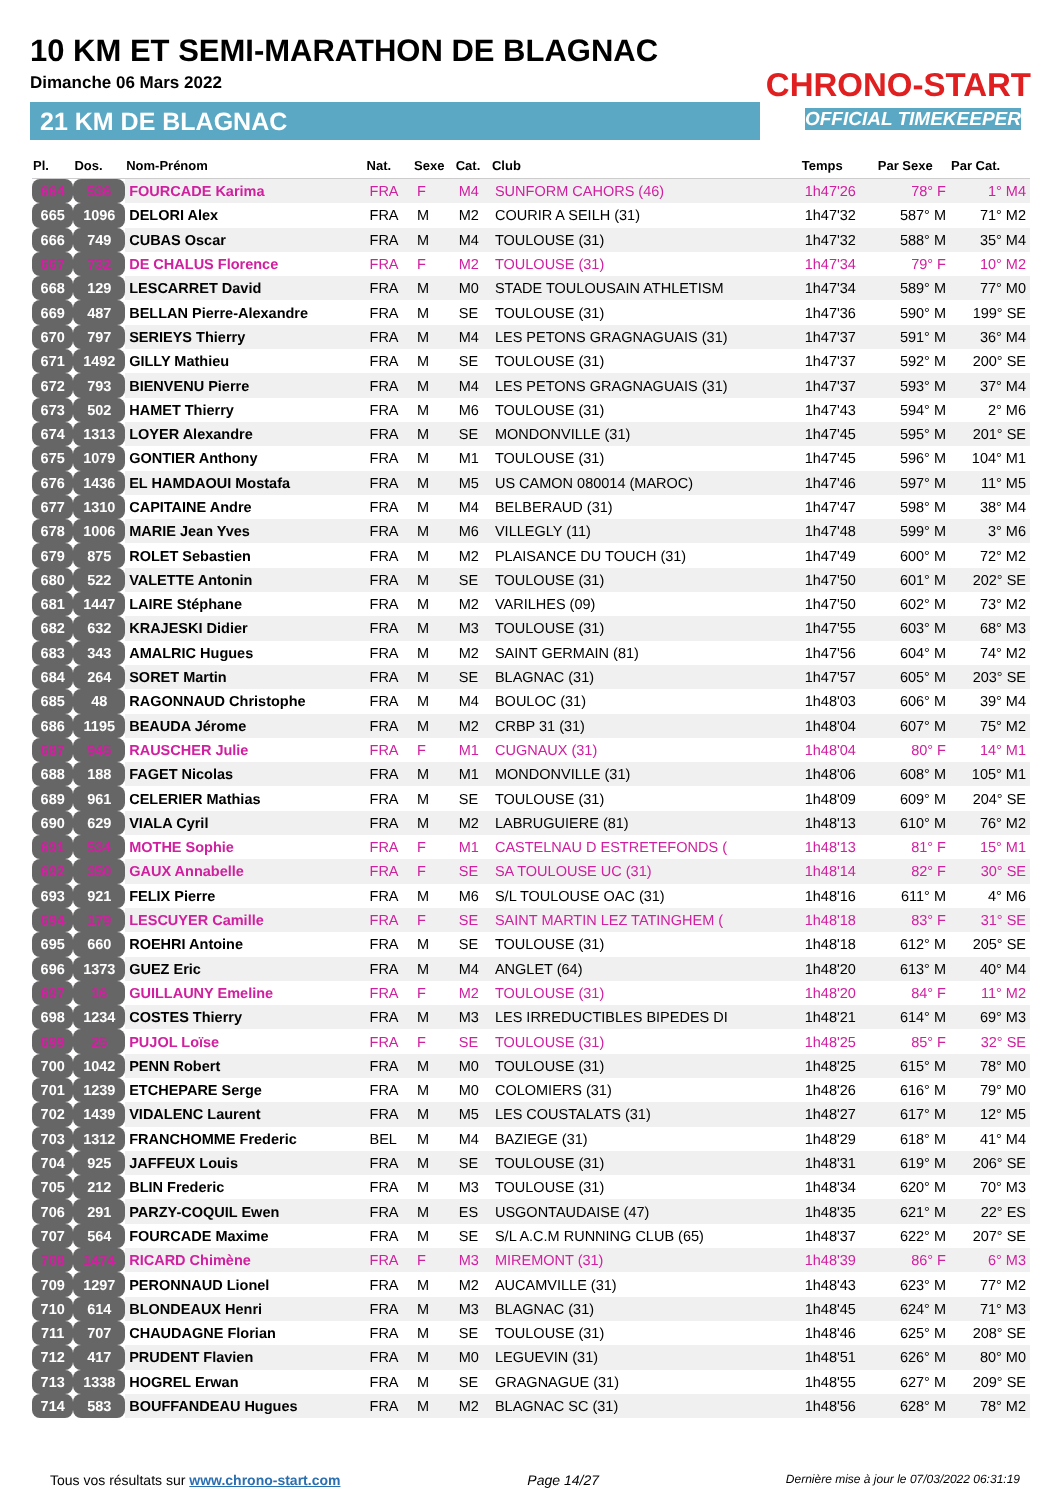10 KM ET SEMI-MARATHON DE BLAGNAC
Dimanche 06 Mars 2022
21 KM DE BLAGNAC
CHRONO-START
OFFICIAL TIMEKEEPER
| Pl. | Dos. | Nom-Prénom | Nat. | Sexe | Cat. | Club | Temps | Par Sexe | Par Cat. |
| --- | --- | --- | --- | --- | --- | --- | --- | --- | --- |
| 664 | 536 | FOURCADE Karima | FRA | F | M4 | SUNFORM CAHORS (46) | 1h47'26 | 78° F | 1° M4 |
| 665 | 1096 | DELORI Alex | FRA | M | M2 | COURIR A SEILH (31) | 1h47'32 | 587° M | 71° M2 |
| 666 | 749 | CUBAS Oscar | FRA | M | M4 | TOULOUSE (31) | 1h47'32 | 588° M | 35° M4 |
| 667 | 732 | DE CHALUS Florence | FRA | F | M2 | TOULOUSE (31) | 1h47'34 | 79° F | 10° M2 |
| 668 | 129 | LESCARRET David | FRA | M | M0 | STADE TOULOUSAIN ATHLETISM | 1h47'34 | 589° M | 77° M0 |
| 669 | 487 | BELLAN Pierre-Alexandre | FRA | M | SE | TOULOUSE (31) | 1h47'36 | 590° M | 199° SE |
| 670 | 797 | SERIEYS Thierry | FRA | M | M4 | LES PETONS GRAGNAGUAIS (31) | 1h47'37 | 591° M | 36° M4 |
| 671 | 1492 | GILLY Mathieu | FRA | M | SE | TOULOUSE (31) | 1h47'37 | 592° M | 200° SE |
| 672 | 793 | BIENVENU Pierre | FRA | M | M4 | LES PETONS GRAGNAGUAIS (31) | 1h47'37 | 593° M | 37° M4 |
| 673 | 502 | HAMET Thierry | FRA | M | M6 | TOULOUSE (31) | 1h47'43 | 594° M | 2° M6 |
| 674 | 1313 | LOYER Alexandre | FRA | M | SE | MONDONVILLE (31) | 1h47'45 | 595° M | 201° SE |
| 675 | 1079 | GONTIER Anthony | FRA | M | M1 | TOULOUSE (31) | 1h47'45 | 596° M | 104° M1 |
| 676 | 1436 | EL HAMDAOUI Mostafa | FRA | M | M5 | US CAMON 080014 (MAROC) | 1h47'46 | 597° M | 11° M5 |
| 677 | 1310 | CAPITAINE Andre | FRA | M | M4 | BELBERAUD (31) | 1h47'47 | 598° M | 38° M4 |
| 678 | 1006 | MARIE Jean Yves | FRA | M | M6 | VILLEGLY (11) | 1h47'48 | 599° M | 3° M6 |
| 679 | 875 | ROLET Sebastien | FRA | M | M2 | PLAISANCE DU TOUCH (31) | 1h47'49 | 600° M | 72° M2 |
| 680 | 522 | VALETTE Antonin | FRA | M | SE | TOULOUSE (31) | 1h47'50 | 601° M | 202° SE |
| 681 | 1447 | LAIRE Stéphane | FRA | M | M2 | VARILHES (09) | 1h47'50 | 602° M | 73° M2 |
| 682 | 632 | KRAJESKI Didier | FRA | M | M3 | TOULOUSE (31) | 1h47'55 | 603° M | 68° M3 |
| 683 | 343 | AMALRIC Hugues | FRA | M | M2 | SAINT GERMAIN (81) | 1h47'56 | 604° M | 74° M2 |
| 684 | 264 | SORET Martin | FRA | M | SE | BLAGNAC (31) | 1h47'57 | 605° M | 203° SE |
| 685 | 48 | RAGONNAUD Christophe | FRA | M | M4 | BOULOC (31) | 1h48'03 | 606° M | 39° M4 |
| 686 | 1195 | BEAUDA Jérome | FRA | M | M2 | CRBP 31 (31) | 1h48'04 | 607° M | 75° M2 |
| 687 | 945 | RAUSCHER Julie | FRA | F | M1 | CUGNAUX (31) | 1h48'04 | 80° F | 14° M1 |
| 688 | 188 | FAGET Nicolas | FRA | M | M1 | MONDONVILLE (31) | 1h48'06 | 608° M | 105° M1 |
| 689 | 961 | CELERIER Mathias | FRA | M | SE | TOULOUSE (31) | 1h48'09 | 609° M | 204° SE |
| 690 | 629 | VIALA Cyril | FRA | M | M2 | LABRUGUIERE (81) | 1h48'13 | 610° M | 76° M2 |
| 691 | 534 | MOTHE Sophie | FRA | F | M1 | CASTELNAU D ESTRETEFONDS ( | 1h48'13 | 81° F | 15° M1 |
| 692 | 350 | GAUX Annabelle | FRA | F | SE | SA TOULOUSE UC (31) | 1h48'14 | 82° F | 30° SE |
| 693 | 921 | FELIX Pierre | FRA | M | M6 | S/L TOULOUSE OAC (31) | 1h48'16 | 611° M | 4° M6 |
| 694 | 179 | LESCUYER Camille | FRA | F | SE | SAINT MARTIN LEZ TATINGHEM ( | 1h48'18 | 83° F | 31° SE |
| 695 | 660 | ROEHRI Antoine | FRA | M | SE | TOULOUSE (31) | 1h48'18 | 612° M | 205° SE |
| 696 | 1373 | GUEZ Eric | FRA | M | M4 | ANGLET (64) | 1h48'20 | 613° M | 40° M4 |
| 697 | 16 | GUILLAUNY Emeline | FRA | F | M2 | TOULOUSE (31) | 1h48'20 | 84° F | 11° M2 |
| 698 | 1234 | COSTES Thierry | FRA | M | M3 | LES IRREDUCTIBLES BIPEDES DI | 1h48'21 | 614° M | 69° M3 |
| 699 | 25 | PUJOL Loïse | FRA | F | SE | TOULOUSE (31) | 1h48'25 | 85° F | 32° SE |
| 700 | 1042 | PENN Robert | FRA | M | M0 | TOULOUSE (31) | 1h48'25 | 615° M | 78° M0 |
| 701 | 1239 | ETCHEPARE Serge | FRA | M | M0 | COLOMIERS (31) | 1h48'26 | 616° M | 79° M0 |
| 702 | 1439 | VIDALENC Laurent | FRA | M | M5 | LES COUSTALATS (31) | 1h48'27 | 617° M | 12° M5 |
| 703 | 1312 | FRANCHOMME Frederic | BEL | M | M4 | BAZIEGE (31) | 1h48'29 | 618° M | 41° M4 |
| 704 | 925 | JAFFEUX Louis | FRA | M | SE | TOULOUSE (31) | 1h48'31 | 619° M | 206° SE |
| 705 | 212 | BLIN Frederic | FRA | M | M3 | TOULOUSE (31) | 1h48'34 | 620° M | 70° M3 |
| 706 | 291 | PARZY-COQUIL Ewen | FRA | M | ES | USGONTAUDAISE (47) | 1h48'35 | 621° M | 22° ES |
| 707 | 564 | FOURCADE Maxime | FRA | M | SE | S/L A.C.M RUNNING CLUB (65) | 1h48'37 | 622° M | 207° SE |
| 708 | 1474 | RICARD Chimène | FRA | F | M3 | MIREMONT (31) | 1h48'39 | 86° F | 6° M3 |
| 709 | 1297 | PERONNAUD Lionel | FRA | M | M2 | AUCAMVILLE (31) | 1h48'43 | 623° M | 77° M2 |
| 710 | 614 | BLONDEAUX Henri | FRA | M | M3 | BLAGNAC (31) | 1h48'45 | 624° M | 71° M3 |
| 711 | 707 | CHAUDAGNE Florian | FRA | M | SE | TOULOUSE (31) | 1h48'46 | 625° M | 208° SE |
| 712 | 417 | PRUDENT Flavien | FRA | M | M0 | LEGUEVIN (31) | 1h48'51 | 626° M | 80° M0 |
| 713 | 1338 | HOGREL Erwan | FRA | M | SE | GRAGNAGUE (31) | 1h48'55 | 627° M | 209° SE |
| 714 | 583 | BOUFFANDEAU Hugues | FRA | M | M2 | BLAGNAC SC (31) | 1h48'56 | 628° M | 78° M2 |
Tous vos résultats sur www.chrono-start.com Page 14/27 Dernière mise à jour le 07/03/2022 06:31:19